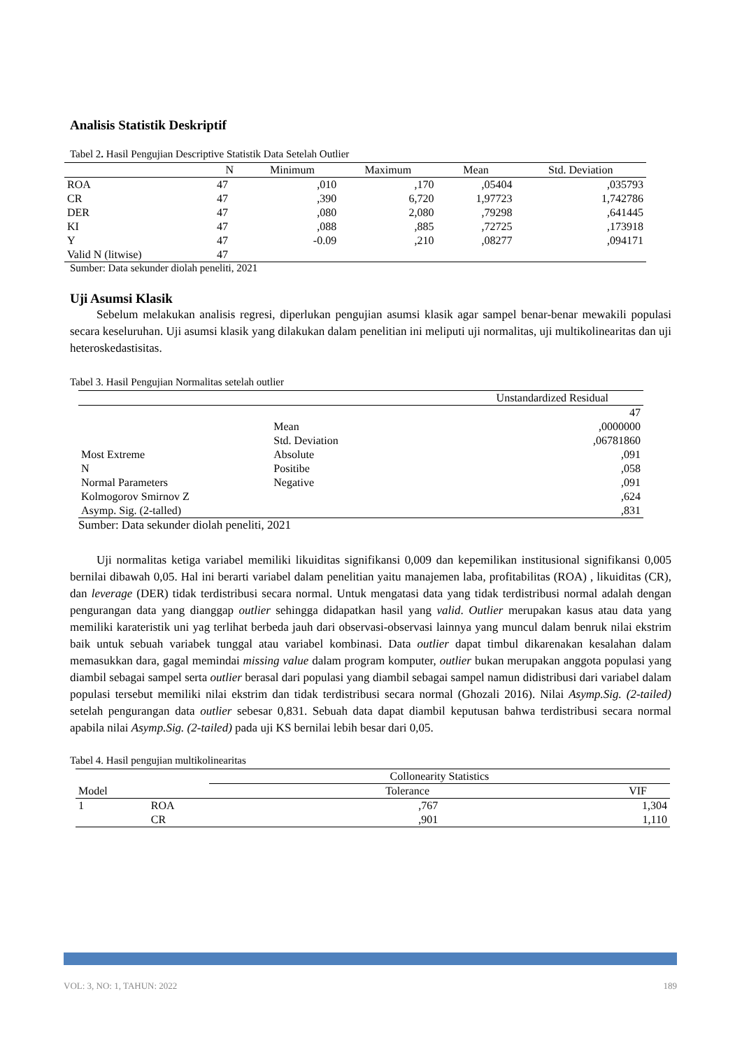Analisis Statistik Deskriptif
Tabel 2. Hasil Pengujian Descriptive Statistik Data Setelah Outlier
| | N | Minimum | Maximum | Mean | Std. Deviation |
| --- | --- | --- | --- | --- | --- |
| ROA | 47 | ,010 | ,170 | ,05404 | ,035793 |
| CR | 47 | ,390 | 6,720 | 1,97723 | 1,742786 |
| DER | 47 | ,080 | 2,080 | ,79298 | ,641445 |
| KI | 47 | ,088 | ,885 | ,72725 | ,173918 |
| Y | 47 | -0.09 | ,210 | ,08277 | ,094171 |
| Valid N (litwise) | 47 | | | | |
Sumber: Data sekunder diolah peneliti, 2021
Uji Asumsi Klasik
Sebelum melakukan analisis regresi, diperlukan pengujian asumsi klasik agar sampel benar-benar mewakili populasi secara keseluruhan. Uji asumsi klasik yang dilakukan dalam penelitian ini meliputi uji normalitas, uji multikolinearitas dan uji heteroskedastisitas.
Tabel 3. Hasil Pengujian Normalitas setelah outlier
| | | Unstandardized Residual |
| | | 47 |
| | Mean | ,0000000 |
| | Std. Deviation | ,06781860 |
| Most Extreme | Absolute | ,091 |
| N | Positibe | ,058 |
| Normal Parameters | Negative | ,091 |
| Kolmogorov Smirnov Z | | ,624 |
| Asymp. Sig. (2-talled) | | ,831 |
Sumber: Data sekunder diolah peneliti, 2021
Uji normalitas ketiga variabel memiliki likuiditas signifikansi 0,009 dan kepemilikan institusional signifikansi 0,005 bernilai dibawah 0,05. Hal ini berarti variabel dalam penelitian yaitu manajemen laba, profitabilitas (ROA) , likuiditas (CR), dan leverage (DER) tidak terdistribusi secara normal. Untuk mengatasi data yang tidak terdistribusi normal adalah dengan pengurangan data yang dianggap outlier sehingga didapatkan hasil yang valid. Outlier merupakan kasus atau data yang memiliki karateristik uni yag terlihat berbeda jauh dari observasi-observasi lainnya yang muncul dalam benruk nilai ekstrim baik untuk sebuah variabek tunggal atau variabel kombinasi. Data outlier dapat timbul dikarenakan kesalahan dalam memasukkan dara, gagal memindai missing value dalam program komputer, outlier bukan merupakan anggota populasi yang diambil sebagai sampel serta outlier berasal dari populasi yang diambil sebagai sampel namun didistribusi dari variabel dalam populasi tersebut memiliki nilai ekstrim dan tidak terdistribusi secara normal (Ghozali 2016). Nilai Asymp.Sig. (2-tailed) setelah pengurangan data outlier sebesar 0,831. Sebuah data dapat diambil keputusan bahwa terdistribusi secara normal apabila nilai Asymp.Sig. (2-tailed) pada uji KS bernilai lebih besar dari 0,05.
Tabel 4. Hasil pengujian multikolinearitas
| | | Collonearity Statistics | |
| Model | | Tolerance | VIF |
| 1 | ROA | ,767 | 1,304 |
| | CR | ,901 | 1,110 |
VOL: 3, NO: 1, TAHUN: 2022 189